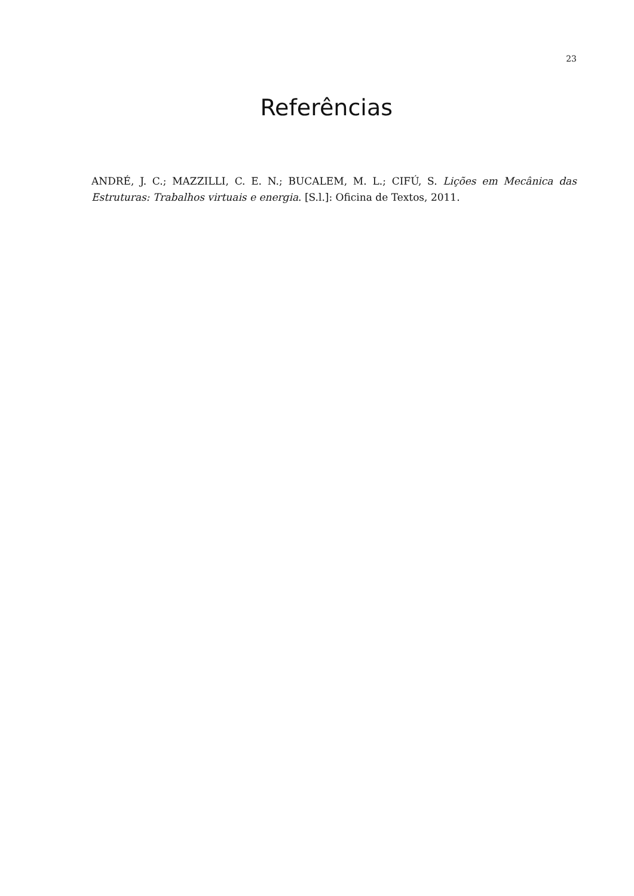23
Referências
ANDRÉ, J. C.; MAZZILLI, C. E. N.; BUCALEM, M. L.; CIFÚ, S. Lições em Mecânica das Estruturas: Trabalhos virtuais e energia. [S.l.]: Oficina de Textos, 2011.